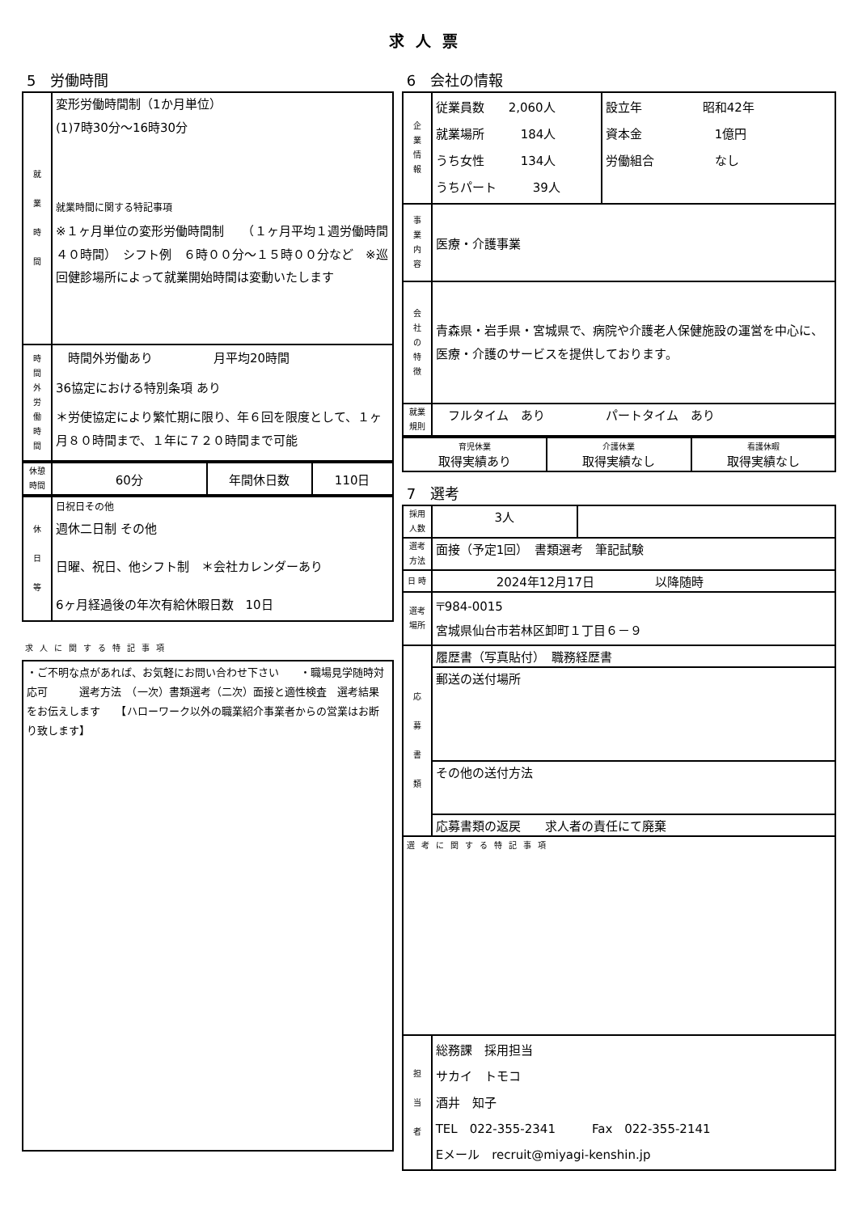求人票
5　労働時間
| 就 業 時 間 | 変形労働時間制（1か月単位） (1)7時30分～16時30分 就業時間に関する特記事項 ※１ヶ月単位の変形労働時間制 （１ヶ月平均１週労働時間４０時間） シフト例 ６時００分～１５時００分など ※巡回健診場所によって就業開始時間は変動いたします |
| 時 間 外 労 働 時 間 | 時間外労働あり 月平均20時間 36協定における特別条項 あり ＊労使協定により繁忙期に限り、年６回を限度として、１ヶ月８０時間まで、１年に７２０時間まで可能 |
| 休憩 時間 | 60分 | 年間休日数 | 110日 |
| 休 日 等 | 日祝日その他 週休二日制 その他 日曜、祝日、他シフト制 ＊会社カレンダーあり 6ヶ月経過後の年次有給休暇日数 10日 |
求人に関する特記事項
| ・ご不明な点があれば、お気軽にお問い合わせ下さい ・職場見学随時対応可 選考方法 （一次）書類選考（二次）面接と適性検査 選考結果をお伝えします 【ハローワーク以外の職業紹介事業者からの営業はお断り致します】 |
6　会社の情報
| 企 業 情 報 | 従業員数 2,060人 就業場所 184人 うち女性 134人 うちパート 39人 | 設立年 昭和42年 資本金 1億円 労働組合 なし |
| 事 業 内 容 | 医療・介護事業 | |
| 会 社 の 特 徴 | 青森県・岩手県・宮城県で、病院や介護老人保健施設の運営を中心に、医療・介護のサービスを提供しております。 | |
| 就業 規則 | フルタイム あり パートタイム あり | |
| 育児休業 取得実績あり | 介護休業 取得実績なし | 看護休暇 取得実績なし |
7　選考
| 採用 人数 | 3人 | |
| 選考 方法 | 面接（予定1回） 書類選考 筆記試験 | |
| 日 時 | 2024年12月17日 以降随時 | |
| 選考 場所 | 〒984-0015 宮城県仙台市若林区卸町１丁目６－９ | |
| 応 募 書 類 | 履歴書（写真貼付） 職務経歴書 | |
| | 郵送の送付場所 | |
| | その他の送付方法 | |
| | 応募書類の返戻 求人者の責任にて廃棄 | |
| 選考に関する特記事項 | | |
| 担 当 者 | 総務課 採用担当 サカイ トモコ 酒井 知子 TEL 022-355-2341 Fax 022-355-2141 Eメール recruit@miyagi-kenshin.jp | |